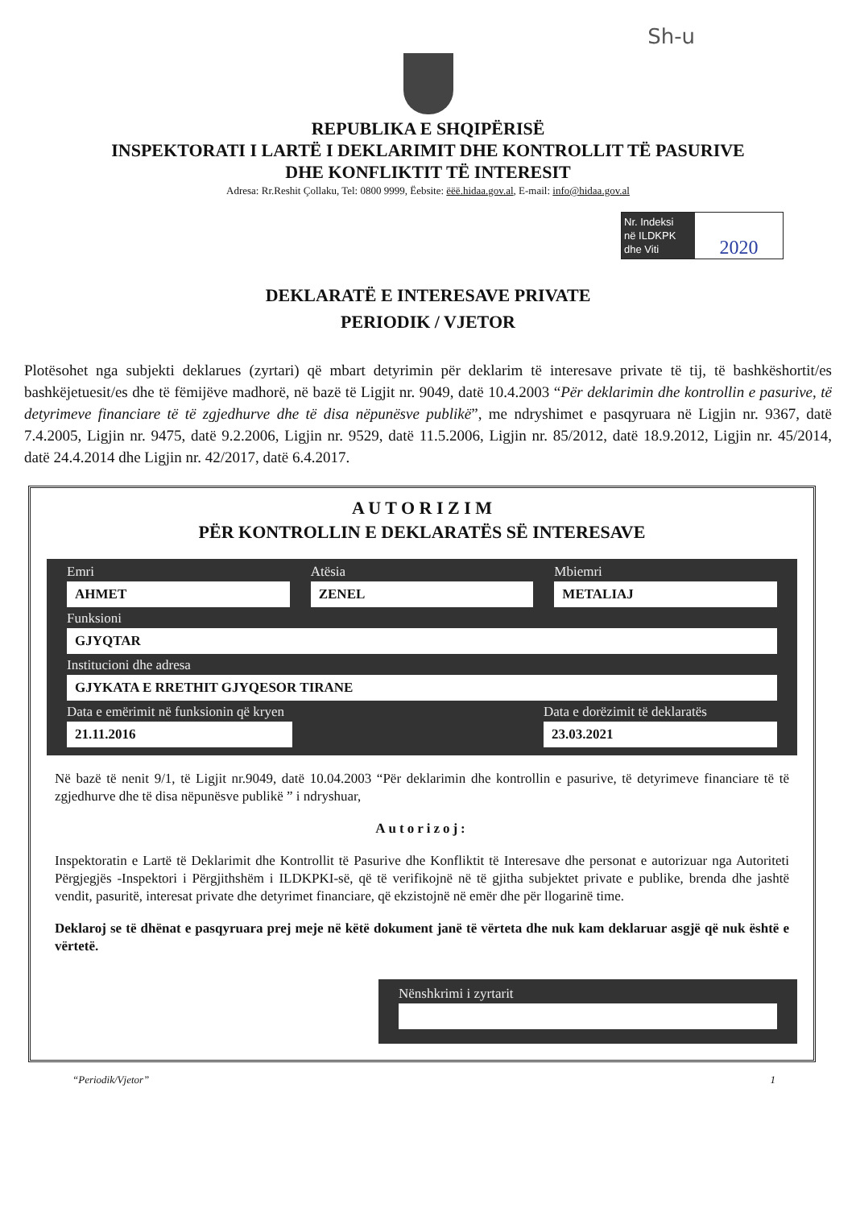Sh-u
REPUBLIKA E SHQIPËRISË
INSPEKTORATI I LARTË I DEKLARIMIT DHE KONTROLLIT TË PASURIVE
DHE KONFLIKTIT TË INTERESIT
Adresa: Rr.Reshit Çollaku, Tel: 0800 9999, Ëebsite: ëëë.hidaa.gov.al, E-mail: info@hidaa.gov.al
Nr. Indeksi
në ILDKPK
dhe Viti
2020
DEKLARATË E INTERESAVE PRIVATE
PERIODIK / VJETOR
Plotësohet nga subjekti deklarues (zyrtari) që mbart detyrimin për deklarim të interesave private të tij, të bashkëshortit/es bashkëjetuesit/es dhe të fëmijëve madhorë, në bazë të Ligjit nr. 9049, datë 10.4.2003 “Për deklarimin dhe kontrollin e pasurive, të detyrimeve financiare të të zgjedhurve dhe të disa nëpunësve publikë”, me ndryshimet e pasqyruara në Ligjin nr. 9367, datë 7.4.2005, Ligjin nr. 9475, datë 9.2.2006, Ligjin nr. 9529, datë 11.5.2006, Ligjin nr. 85/2012, datë 18.9.2012, Ligjin nr. 45/2014, datë 24.4.2014 dhe Ligjin nr. 42/2017, datë 6.4.2017.
A U T O R I Z I M
PËR KONTROLLIN E DEKLARATËS SË INTERESAVE
Emri
AHMET
Atësia
ZENEL
Mbiemri
METALIAJ
Funksioni
GJYQTAR
Institucioni dhe adresa
GJYKATA E RRETHIT GJYQESOR TIRANE
Data e emërimit në funksionin që kryen
21.11.2016
Data e dorëzimit të deklaratës
23.03.2021
Në bazë të nenit 9/1, të Ligjit nr.9049, datë 10.04.2003 “Për deklarimin dhe kontrollin e pasurive, të detyrimeve financiare të të zgjedhurve dhe të disa nëpunësve publikë ” i ndryshuar,
Autorizoj:
Inspektoratin e Lartë të Deklarimit dhe Kontrollit të Pasurive dhe Konfliktit të Interesave dhe personat e autorizuar nga Autoriteti Përgjegjës -Inspektori i Përgjithshëm i ILDKPKI-së, që të verifikojnë në të gjitha subjektet private e publike, brenda dhe jashtë vendit, pasuritë, interesat private dhe detyrimet financiare, që ekzistojnë në emër dhe për llogarinë time.
Deklaroj se të dhënat e pasqyruara prej meje në këtë dokument janë të vërteta dhe nuk kam deklaruar asgjë që nuk është e vërtetë.
Nënshkrimi i zyrtarit
“Periodik/Vjetor” 1